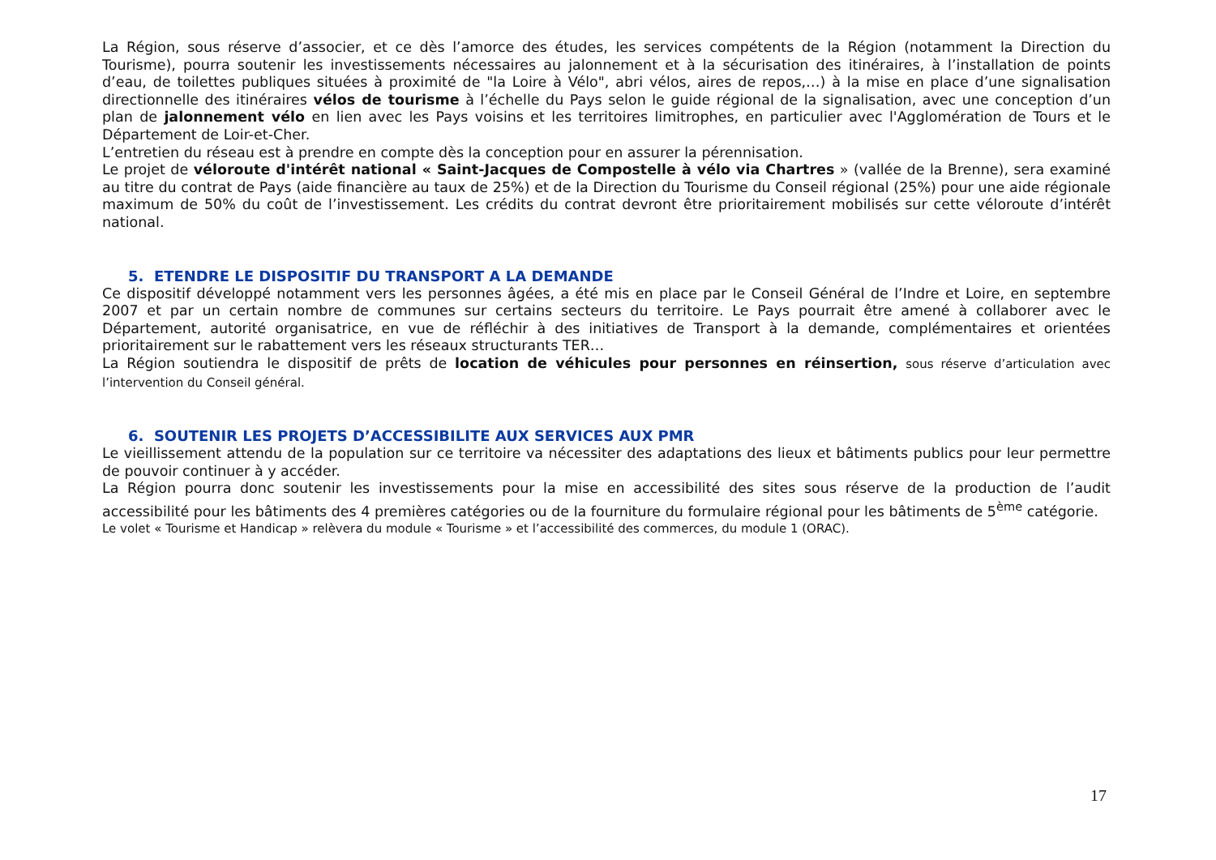La Région, sous réserve d’associer, et ce dès l’amorce des études, les services compétents de la Région (notamment la Direction du Tourisme), pourra soutenir les investissements nécessaires au jalonnement et à la sécurisation des itinéraires, à l’installation de points d’eau, de toilettes publiques situées à proximité de "la Loire à Vélo", abri vélos, aires de repos,…) à la mise en place d’une signalisation directionnelle des itinéraires vélos de tourisme à l’échelle du Pays selon le guide régional de la signalisation, avec une conception d’un plan de jalonnement vélo en lien avec les Pays voisins et les territoires limitrophes, en particulier avec l'Agglomération de Tours et le Département de Loir-et-Cher.
L’entretien du réseau est à prendre en compte dès la conception pour en assurer la pérennisation.
Le projet de véloroute d'intérêt national « Saint-Jacques de Compostelle à vélo via Chartres » (vallée de la Brenne), sera examiné au titre du contrat de Pays (aide financière au taux de 25%) et de la Direction du Tourisme du Conseil régional (25%) pour une aide régionale maximum de 50% du coût de l’investissement. Les crédits du contrat devront être prioritairement mobilisés sur cette véloroute d’intérêt national.
5. ETENDRE LE DISPOSITIF DU TRANSPORT A LA DEMANDE
Ce dispositif développé notamment vers les personnes âgées, a été mis en place par le Conseil Général de l’Indre et Loire, en septembre 2007 et par un certain nombre de communes sur certains secteurs du territoire. Le Pays pourrait être amené à collaborer avec le Département, autorité organisatrice, en vue de réfléchir à des initiatives de Transport à la demande, complémentaires et orientées prioritairement sur le rabattement vers les réseaux structurants TER…
La Région soutiendra le dispositif de prêts de location de véhicules pour personnes en réinsertion, sous réserve d’articulation avec l’intervention du Conseil général.
6. SOUTENIR LES PROJETS D’ACCESSIBILITE AUX SERVICES AUX PMR
Le vieillissement attendu de la population sur ce territoire va nécessiter des adaptations des lieux et bâtiments publics pour leur permettre de pouvoir continuer à y accéder.
La Région pourra donc soutenir les investissements pour la mise en accessibilité des sites sous réserve de la production de l’audit accessibilité pour les bâtiments des 4 premières catégories ou de la fourniture du formulaire régional pour les bâtiments de 5<sup>ème</sup> catégorie.
Le volet « Tourisme et Handicap » relèvera du module « Tourisme » et l’accessibilité des commerces, du module 1 (ORAC).
17